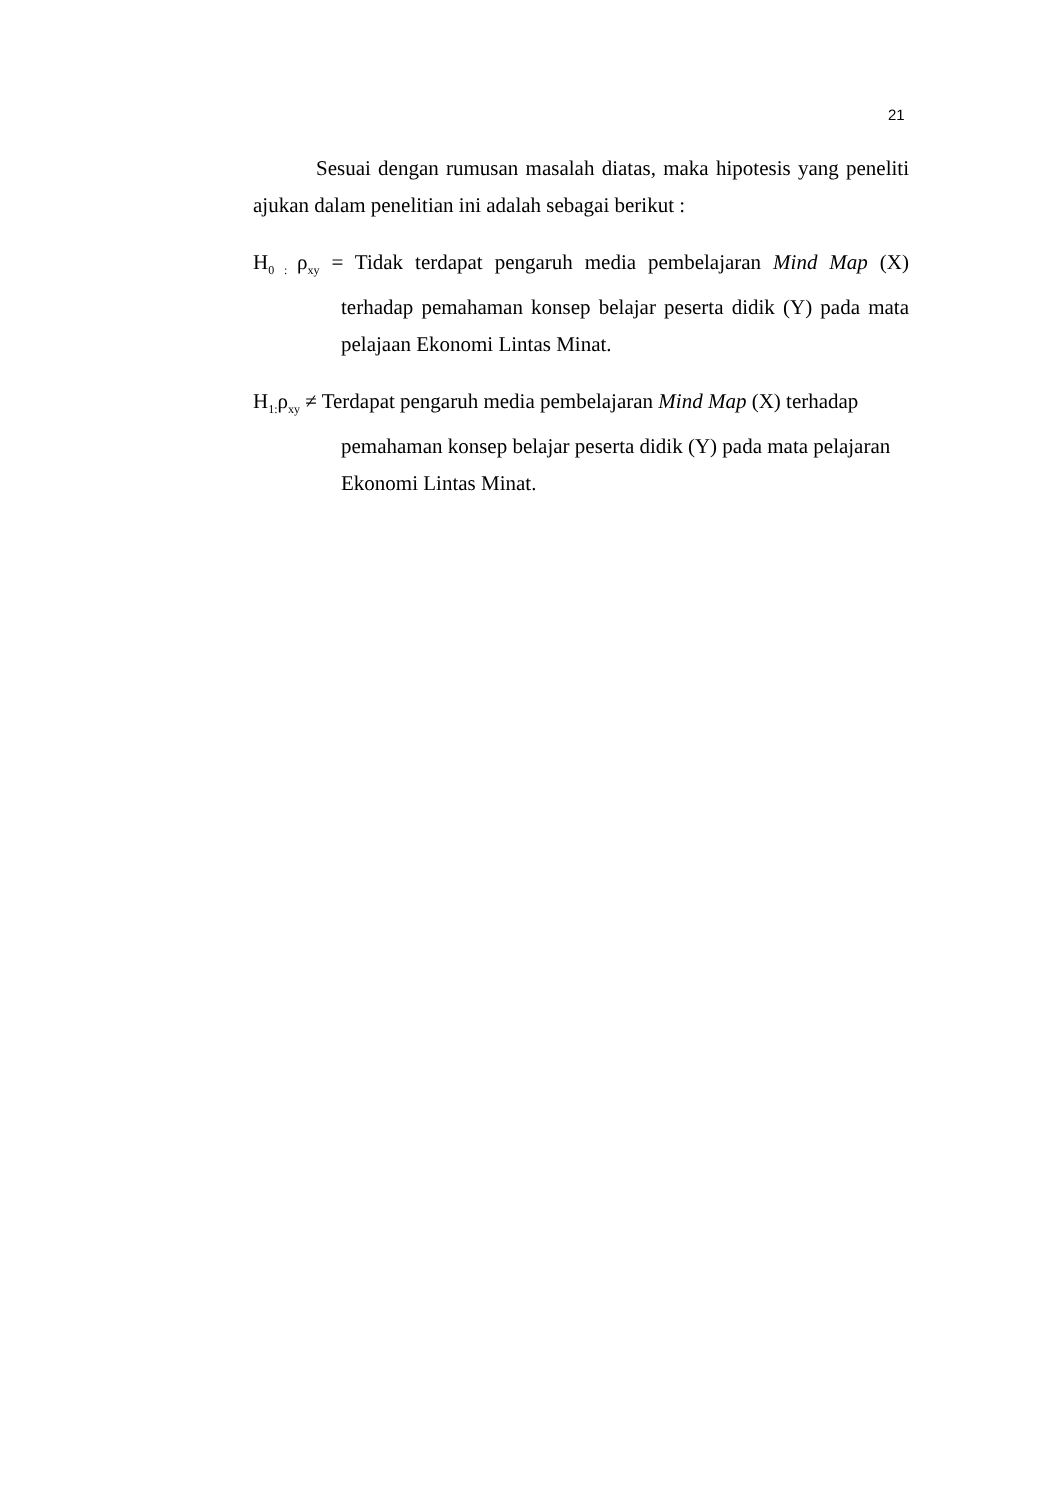21
Sesuai dengan rumusan masalah diatas, maka hipotesis yang peneliti ajukan dalam penelitian ini adalah sebagai berikut :
H<sub>0 :</sub>ρ<sub>xy</sub> = Tidak terdapat pengaruh media pembelajaran Mind Map (X) terhadap pemahaman konsep belajar peserta didik (Y) pada mata pelajaan Ekonomi Lintas Minat.
H<sub>1:</sub>ρ<sub>xy</sub> ≠ Terdapat pengaruh media pembelajaran Mind Map (X) terhadap pemahaman konsep belajar peserta didik (Y) pada mata pelajaran Ekonomi Lintas Minat.